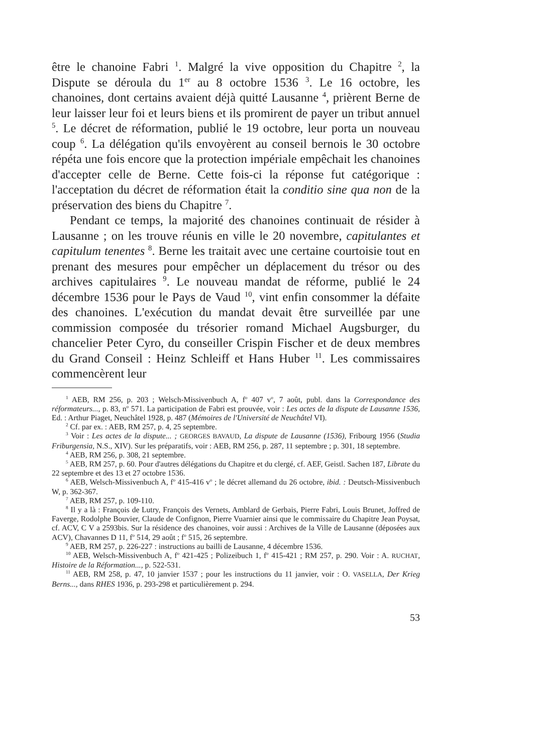être le chanoine Fabri <sup>1</sup>. Malgré la vive opposition du Chapitre <sup>2</sup>, la Dispute se déroula du 1<sup>er</sup> au 8 octobre 1536 <sup>3</sup>. Le 16 octobre, les chanoines, dont certains avaient déjà quitté Lausanne <sup>4</sup>, prièrent Berne de leur laisser leur foi et leurs biens et ils promirent de payer un tribut annuel <sup>5</sup>. Le décret de réformation, publié le 19 octobre, leur porta un nouveau coup <sup>6</sup>. La délégation qu'ils envoyèrent au conseil bernois le 30 octobre répéta une fois encore que la protection impériale empêchait les chanoines d'accepter celle de Berne. Cette fois-ci la réponse fut catégorique : l'acceptation du décret de réformation était la conditio sine qua non de la préservation des biens du Chapitre <sup>7</sup>.
Pendant ce temps, la majorité des chanoines continuait de résider à Lausanne ; on les trouve réunis en ville le 20 novembre, capitulantes et capitulum tenentes <sup>8</sup>. Berne les traitait avec une certaine courtoisie tout en prenant des mesures pour empêcher un déplacement du trésor ou des archives capitulaires <sup>9</sup>. Le nouveau mandat de réforme, publié le 24 décembre 1536 pour le Pays de Vaud <sup>10</sup>, vint enfin consommer la défaite des chanoines. L'exécution du mandat devait être surveillée par une commission composée du trésorier romand Michael Augsburger, du chancelier Peter Cyro, du conseiller Crispin Fischer et de deux membres du Grand Conseil : Heinz Schleiff et Hans Huber <sup>11</sup>. Les commissaires commencèrent leur
<sup>1</sup> AEB, RM 256, p. 203 ; Welsch-Missivenbuch A, f<sup>o</sup> 407 v<sup>o</sup>, 7 août, publ. dans la Correspondance des réformateurs..., p. 83, n<sup>o</sup> 571. La participation de Fabri est prouvée, voir : Les actes de la dispute de Lausanne 1536, Ed. : Arthur Piaget, Neuchâtel 1928, p. 487 (Mémoires de l'Université de Neuchâtel VI).
<sup>2</sup> Cf. par ex. : AEB, RM 257, p. 4, 25 septembre.
<sup>3</sup> Voir : Les actes de la dispute... ; GEORGES BAVAUD, La dispute de Lausanne (1536), Fribourg 1956 (Studia Friburgensia, N.S., XIV). Sur les préparatifs, voir : AEB, RM 256, p. 287, 11 septembre ; p. 301, 18 septembre.
<sup>4</sup> AEB, RM 256, p. 308, 21 septembre.
<sup>5</sup> AEB, RM 257, p. 60. Pour d'autres délégations du Chapitre et du clergé, cf. AEF, Geistl. Sachen 187, Librate du 22 septembre et des 13 et 27 octobre 1536.
<sup>6</sup> AEB, Welsch-Missivenbuch A, f<sup>o</sup> 415-416 v<sup>o</sup> ; le décret allemand du 26 octobre, ibid. : Deutsch-Missivenbuch W, p. 362-367.
<sup>7</sup> AEB, RM 257, p. 109-110.
<sup>8</sup> Il y a là : François de Lutry, François des Vernets, Amblard de Gerbais, Pierre Fabri, Louis Brunet, Joffred de Faverge, Rodolphe Bouvier, Claude de Confignon, Pierre Vuarnier ainsi que le commissaire du Chapitre Jean Poysat, cf. ACV, C V a 2593bis. Sur la résidence des chanoines, voir aussi : Archives de la Ville de Lausanne (déposées aux ACV), Chavannes D 11, f<sup>o</sup> 514, 29 août ; f<sup>o</sup> 515, 26 septembre.
<sup>9</sup> AEB, RM 257, p. 226-227 : instructions au bailli de Lausanne, 4 décembre 1536.
<sup>10</sup> AEB, Welsch-Missivenbuch A, f<sup>o</sup> 421-425 ; Polizeibuch 1, f<sup>o</sup> 415-421 ; RM 257, p. 290. Voir : A. RUCHAT, Histoire de la Réformation..., p. 522-531.
<sup>11</sup> AEB, RM 258, p. 47, 10 janvier 1537 ; pour les instructions du 11 janvier, voir : O. VASELLA, Der Krieg Berns..., dans RHES 1936, p. 293-298 et particulièrement p. 294.
53